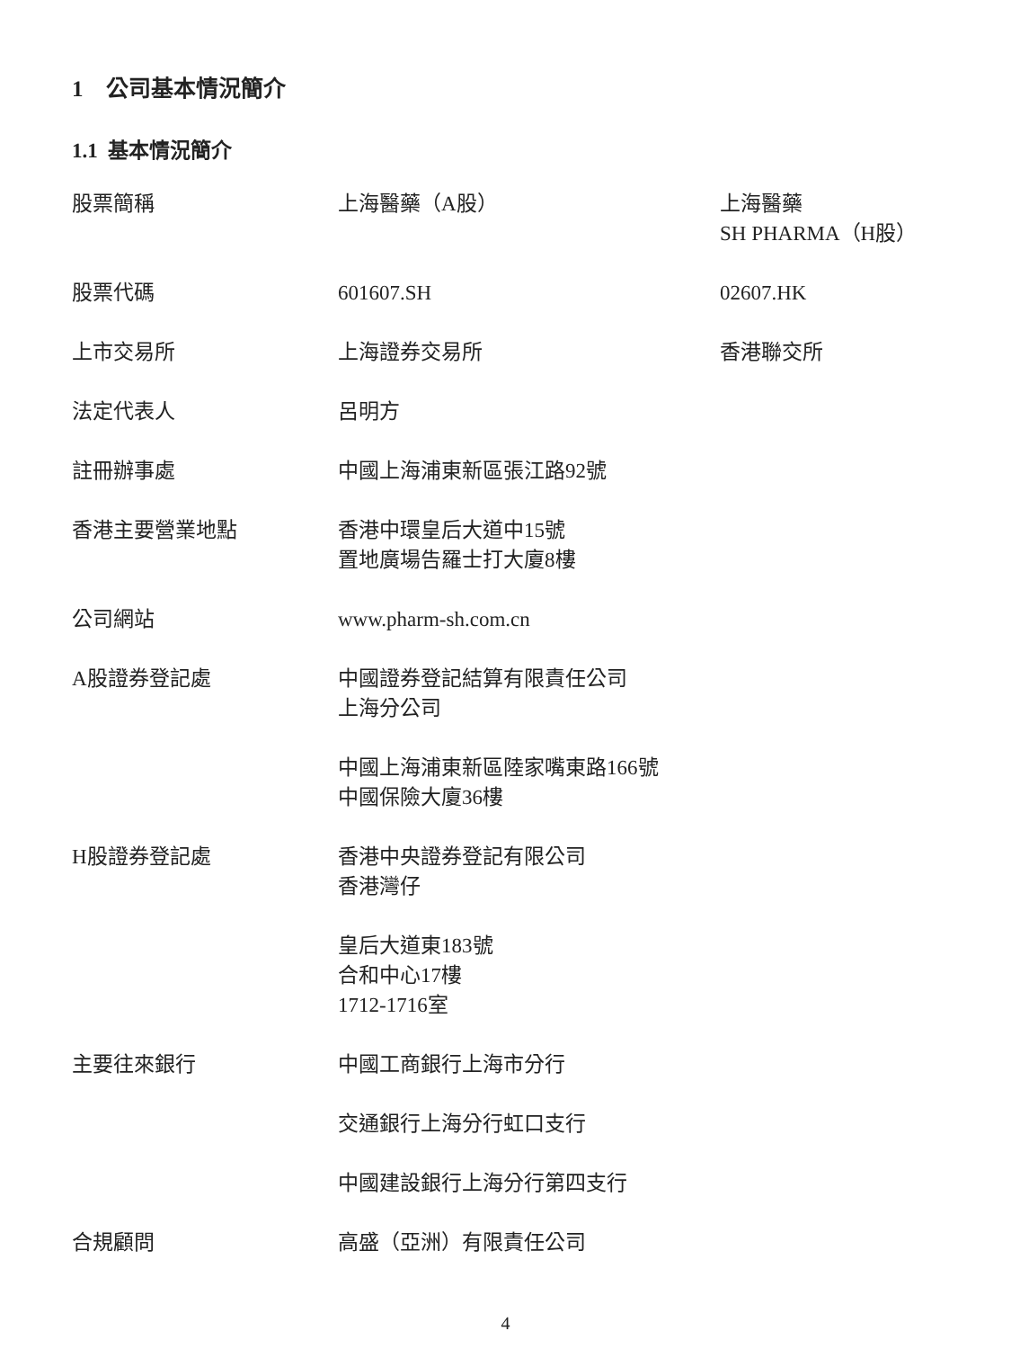1 公司基本情況簡介
1.1 基本情況簡介
| 股票簡稱 | 上海醫藥（A股） | 上海醫藥 SH PHARMA（H股） |
| 股票代碼 | 601607.SH | 02607.HK |
| 上市交易所 | 上海證券交易所 | 香港聯交所 |
| 法定代表人 | 呂明方 | |
| 註冊辦事處 | 中國上海浦東新區張江路92號 | |
| 香港主要營業地點 | 香港中環皇后大道中15號 置地廣場告羅士打大廈8樓 | |
| 公司網站 | www.pharm-sh.com.cn | |
| A股證券登記處 | 中國證券登記結算有限責任公司 上海分公司 中國上海浦東新區陸家嘴東路166號 中國保險大廈36樓 | |
| H股證券登記處 | 香港中央證券登記有限公司 香港灣仔 皇后大道東183號 合和中心17樓 1712-1716室 | |
| 主要往來銀行 | 中國工商銀行上海市分行 交通銀行上海分行虹口支行 中國建設銀行上海分行第四支行 | |
| 合規顧問 | 高盛（亞洲）有限責任公司 | |
4